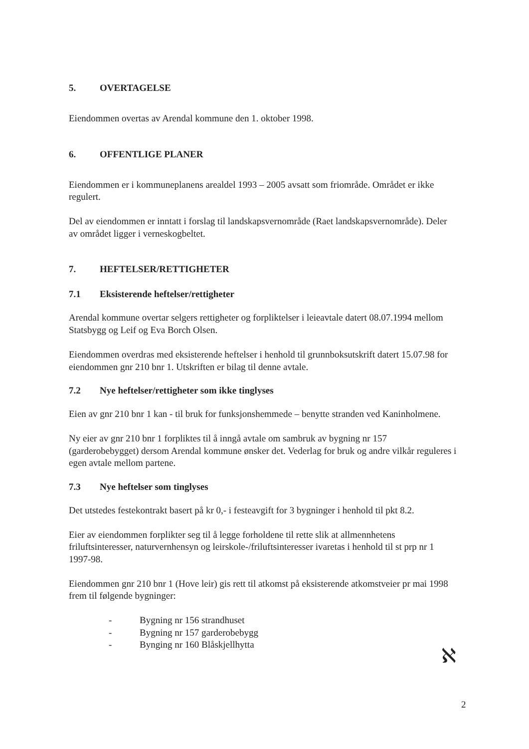5. OVERTAGELSE
Eiendommen overtas av Arendal kommune den 1. oktober 1998.
6. OFFENTLIGE PLANER
Eiendommen er i kommuneplanens arealdel 1993 – 2005 avsatt som friområde. Området er ikke regulert.
Del av eiendommen er inntatt i forslag til landskapsvernområde (Raet landskapsvernområde). Deler av området ligger i verneskogbeltet.
7. HEFTELSER/RETTIGHETER
7.1 Eksisterende heftelser/rettigheter
Arendal kommune overtar selgers rettigheter og forpliktelser i leieavtale datert 08.07.1994 mellom Statsbygg og Leif og Eva Borch Olsen.
Eiendommen overdras med eksisterende heftelser i henhold til grunnboksutskrift datert 15.07.98 for eiendommen gnr 210 bnr 1. Utskriften er bilag til denne avtale.
7.2 Nye heftelser/rettigheter som ikke tinglyses
Eien av gnr 210 bnr 1 kan - til bruk for funksjonshemmede – benytte stranden ved Kaninholmene.
Ny eier av gnr 210 bnr 1 forpliktes til å inngå avtale om sambruk av bygning nr 157 (garderobebygget) dersom Arendal kommune ønsker det. Vederlag for bruk og andre vilkår reguleres i egen avtale mellom partene.
7.3 Nye heftelser som tinglyses
Det utstedes festekontrakt basert på kr 0,- i festeavgift for 3 bygninger i henhold til pkt 8.2.
Eier av eiendommen forplikter seg til å legge forholdene til rette slik at allmennhetens friluftsinteresser, naturvernhensyn og leirskole-/friluftsinteresser ivaretas i henhold til st prp nr 1 1997-98.
Eiendommen gnr 210 bnr 1 (Hove leir) gis rett til atkomst på eksisterende atkomstveier pr mai 1998 frem til følgende bygninger:
- Bygning nr 156 strandhuset
- Bygning nr 157 garderobebygg
- Bynging nr 160 Blåskjellhytta
ℵ
2